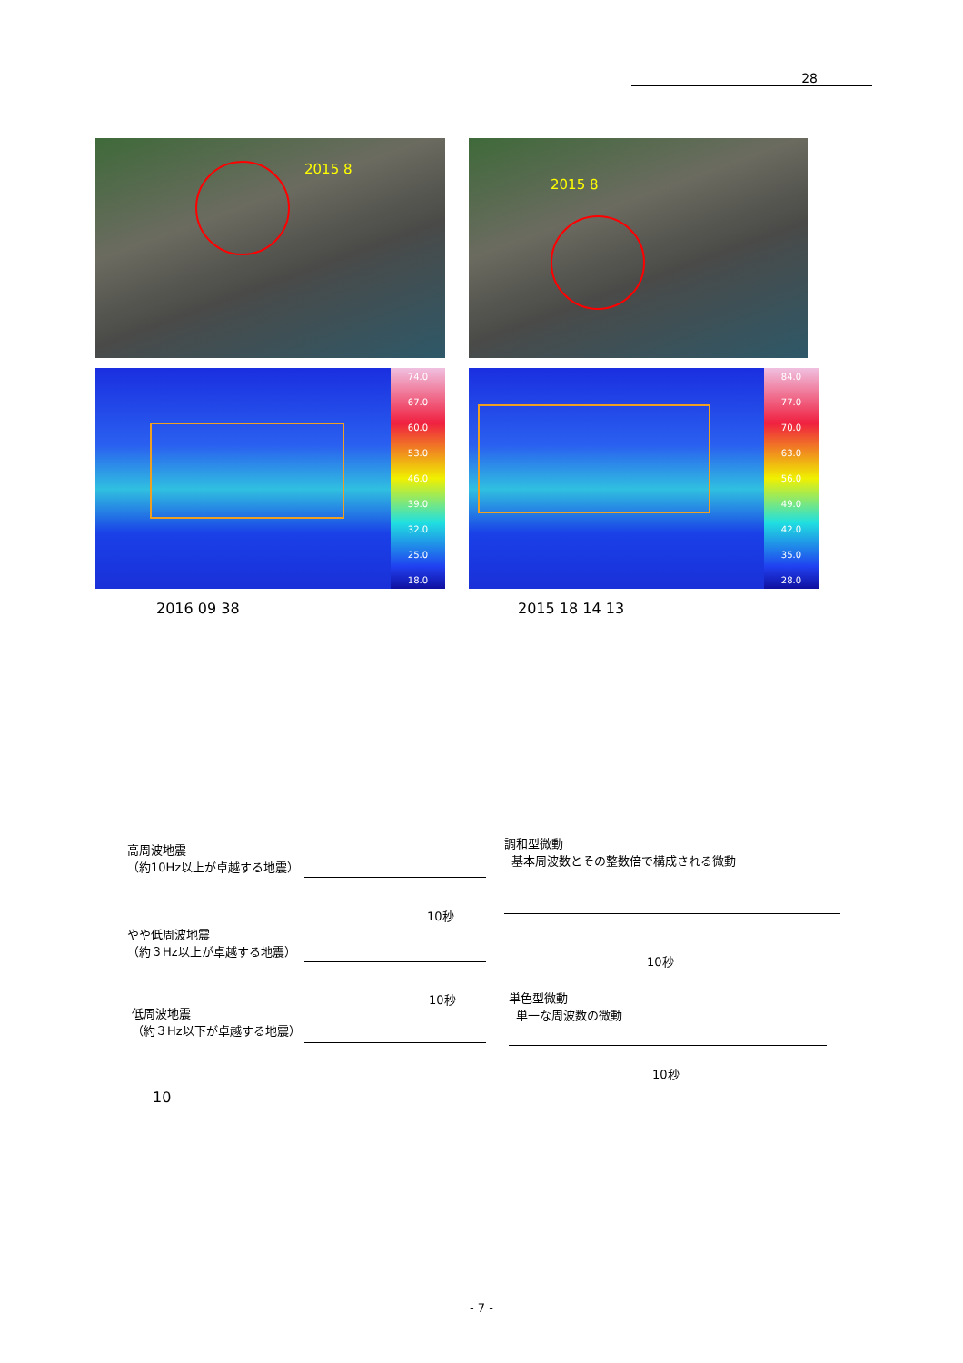28
2015 8
2015 8
74.0
67.0
60.0
53.0
46.0
39.0
32.0
25.0
18.0
84.0
77.0
70.0
63.0
56.0
49.0
42.0
35.0
28.0
2016 09 38 2015 18 14 13
高周波地震
（約10Hz以上が卓越する地震）
10秒
やや低周波地震
（約３Hz以上が卓越する地震）
10秒
低周波地震
（約３Hz以下が卓越する地震）
調和型微動
基本周波数とその整数倍で構成される微動
10秒
単色型微動
単一な周波数の微動
10秒
10
- 7 -